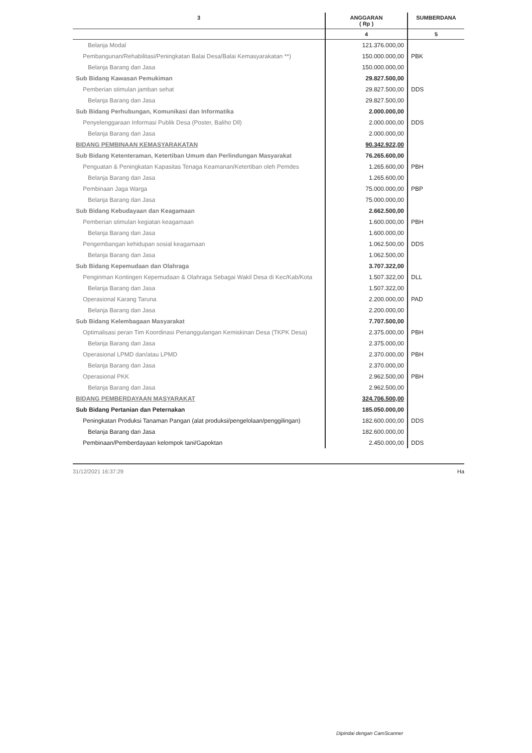| 3 | ANGGARAN ( Rp ) | SUMBERDANA |
| --- | --- | --- |
| | 4 | 5 |
| Belanja Modal | 121.376.000,00 | |
| Pembangunan/Rehabilitasi/Peningkatan Balai Desa/Balai Kemasyarakatan **) | 150.000.000,00 | PBK |
| Belanja Barang dan Jasa | 150.000.000,00 | |
| Sub Bidang Kawasan Pemukiman | 29.827.500,00 | |
| Pemberian stimulan jamban sehat | 29.827.500,00 | DDS |
| Belanja Barang dan Jasa | 29.827.500,00 | |
| Sub Bidang Perhubungan, Komunikasi dan Informatika | 2.000.000,00 | |
| Penyelenggaraan Informasi Publik Desa (Poster, Baliho Dll) | 2.000.000,00 | DDS |
| Belanja Barang dan Jasa | 2.000.000,00 | |
| BIDANG PEMBINAAN KEMASYARAKATAN | 90.342.922,00 | |
| Sub Bidang Ketenteraman, Ketertiban Umum dan Perlindungan Masyarakat | 76.265.600,00 | |
| Penguatan & Peningkatan Kapasitas Tenaga Keamanan/Ketertiban oleh Pemdes | 1.265.600,00 | PBH |
| Belanja Barang dan Jasa | 1.265.600,00 | |
| Pembinaan Jaga Warga | 75.000.000,00 | PBP |
| Belanja Barang dan Jasa | 75.000.000,00 | |
| Sub Bidang Kebudayaan dan Keagamaan | 2.662.500,00 | |
| Pemberian stimulan kegiatan keagamaan | 1.600.000,00 | PBH |
| Belanja Barang dan Jasa | 1.600.000,00 | |
| Pengembangan kehidupan sosial keagamaan | 1.062.500,00 | DDS |
| Belanja Barang dan Jasa | 1.062.500,00 | |
| Sub Bidang Kepemudaan dan Olahraga | 3.707.322,00 | |
| Pengiriman Kontingen Kepemudaan & Olahraga Sebagai Wakil Desa di Kec/Kab/Kota | 1.507.322,00 | DLL |
| Belanja Barang dan Jasa | 1.507.322,00 | |
| Operasional Karang Taruna | 2.200.000,00 | PAD |
| Belanja Barang dan Jasa | 2.200.000,00 | |
| Sub Bidang Kelembagaan Masyarakat | 7.707.500,00 | |
| Optimalisasi peran Tim Koordinasi Penanggulangan Kemiskinan Desa (TKPK Desa) | 2.375.000,00 | PBH |
| Belanja Barang dan Jasa | 2.375.000,00 | |
| Operasional LPMD dan/atau LPMD | 2.370.000,00 | PBH |
| Belanja Barang dan Jasa | 2.370.000,00 | |
| Operasional PKK | 2.962.500,00 | PBH |
| Belanja Barang dan Jasa | 2.962.500,00 | |
| BIDANG PEMBERDAYAAN MASYARAKAT | 324.706.500,00 | |
| Sub Bidang Pertanian dan Peternakan | 185.050.000,00 | |
| Peningkatan Produksi Tanaman Pangan (alat produksi/pengelolaan/penggilingan) | 182.600.000,00 | DDS |
| Belanja Barang dan Jasa | 182.600.000,00 | |
| Pembinaan/Pemberdayaan kelompok tani/Gapoktan | 2.450.000,00 | DDS |
31/12/2021 16:37:29 Ha
Dipindai dengan CamScanner